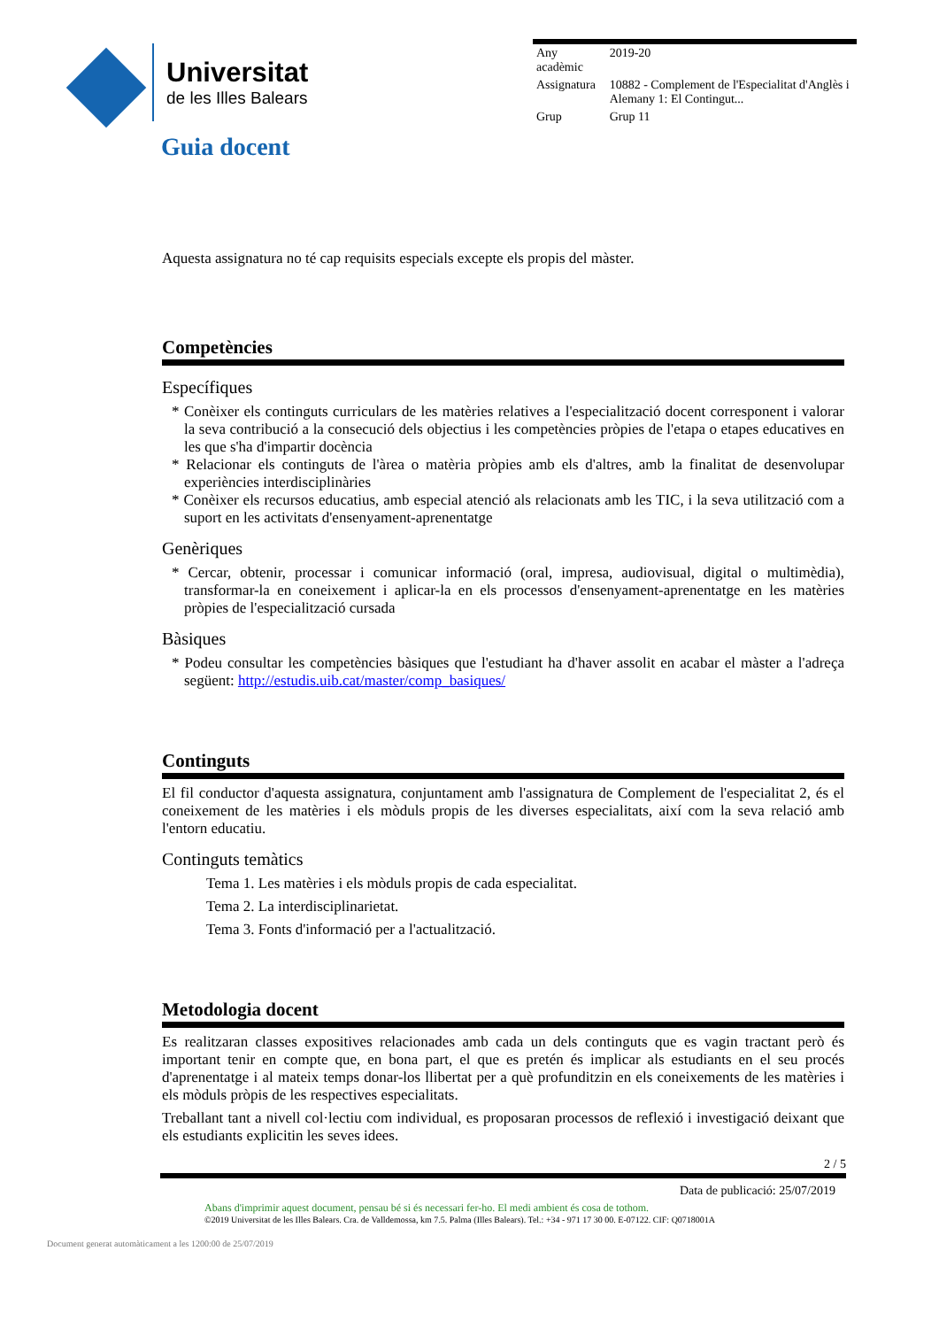Universitat
de les Illes Balears
| Any acadèmic | 2019-20 |
| Assignatura | 10882 - Complement de l'Especialitat d'Anglès i Alemany 1: El Contingut... |
| Grup | Grup 11 |
Guia docent
Aquesta assignatura no té cap requisits especials excepte els propis del màster.
Competències
Específiques
* Conèixer els continguts curriculars de les matèries relatives a l'especialització docent corresponent i valorar la seva contribució a la consecució dels objectius i les competències pròpies de l'etapa o etapes educatives en les que s'ha d'impartir docència
* Relacionar els continguts de l'àrea o matèria pròpies amb els d'altres, amb la finalitat de desenvolupar experiències interdisciplinàries
* Conèixer els recursos educatius, amb especial atenció als relacionats amb les TIC, i la seva utilització com a suport en les activitats d'ensenyament-aprenentatge
Genèriques
* Cercar, obtenir, processar i comunicar informació (oral, impresa, audiovisual, digital o multimèdia), transformar-la en coneixement i aplicar-la en els processos d'ensenyament-aprenentatge en les matèries pròpies de l'especialització cursada
Bàsiques
* Podeu consultar les competències bàsiques que l'estudiant ha d'haver assolit en acabar el màster a l'adreça següent: http://estudis.uib.cat/master/comp_basiques/
Continguts
El fil conductor d'aquesta assignatura, conjuntament amb l'assignatura de Complement de l'especialitat 2, és el coneixement de les matèries i els mòduls propis de les diverses especialitats, així com la seva relació amb l'entorn educatiu.
Continguts temàtics
Tema 1. Les matèries i els mòduls propis de cada especialitat.
Tema 2. La interdisciplinarietat.
Tema 3. Fonts d'informació per a l'actualització.
Metodologia docent
Es realitzaran classes expositives relacionades amb cada un dels continguts que es vagin tractant però és important tenir en compte que, en bona part, el que es pretén és implicar als estudiants en el seu procés d'aprenentatge i al mateix temps donar-los llibertat per a què profunditzin en els coneixements de les matèries i els mòduls pròpis de les respectives especialitats.
Treballant tant a nivell col·lectiu com individual, es proposaran processos de reflexió i investigació deixant que els estudiants explicitin les seves idees.
2 / 5
Data de publicació: 25/07/2019
Abans d'imprimir aquest document, pensau bé si és necessari fer-ho. El medi ambient és cosa de tothom.
©2019 Universitat de les Illes Balears. Cra. de Valldemossa, km 7.5. Palma (Illes Balears). Tel.: +34 - 971 17 30 00. E-07122. CIF: Q0718001A
Document generat automàticament a les 1200:00 de 25/07/2019